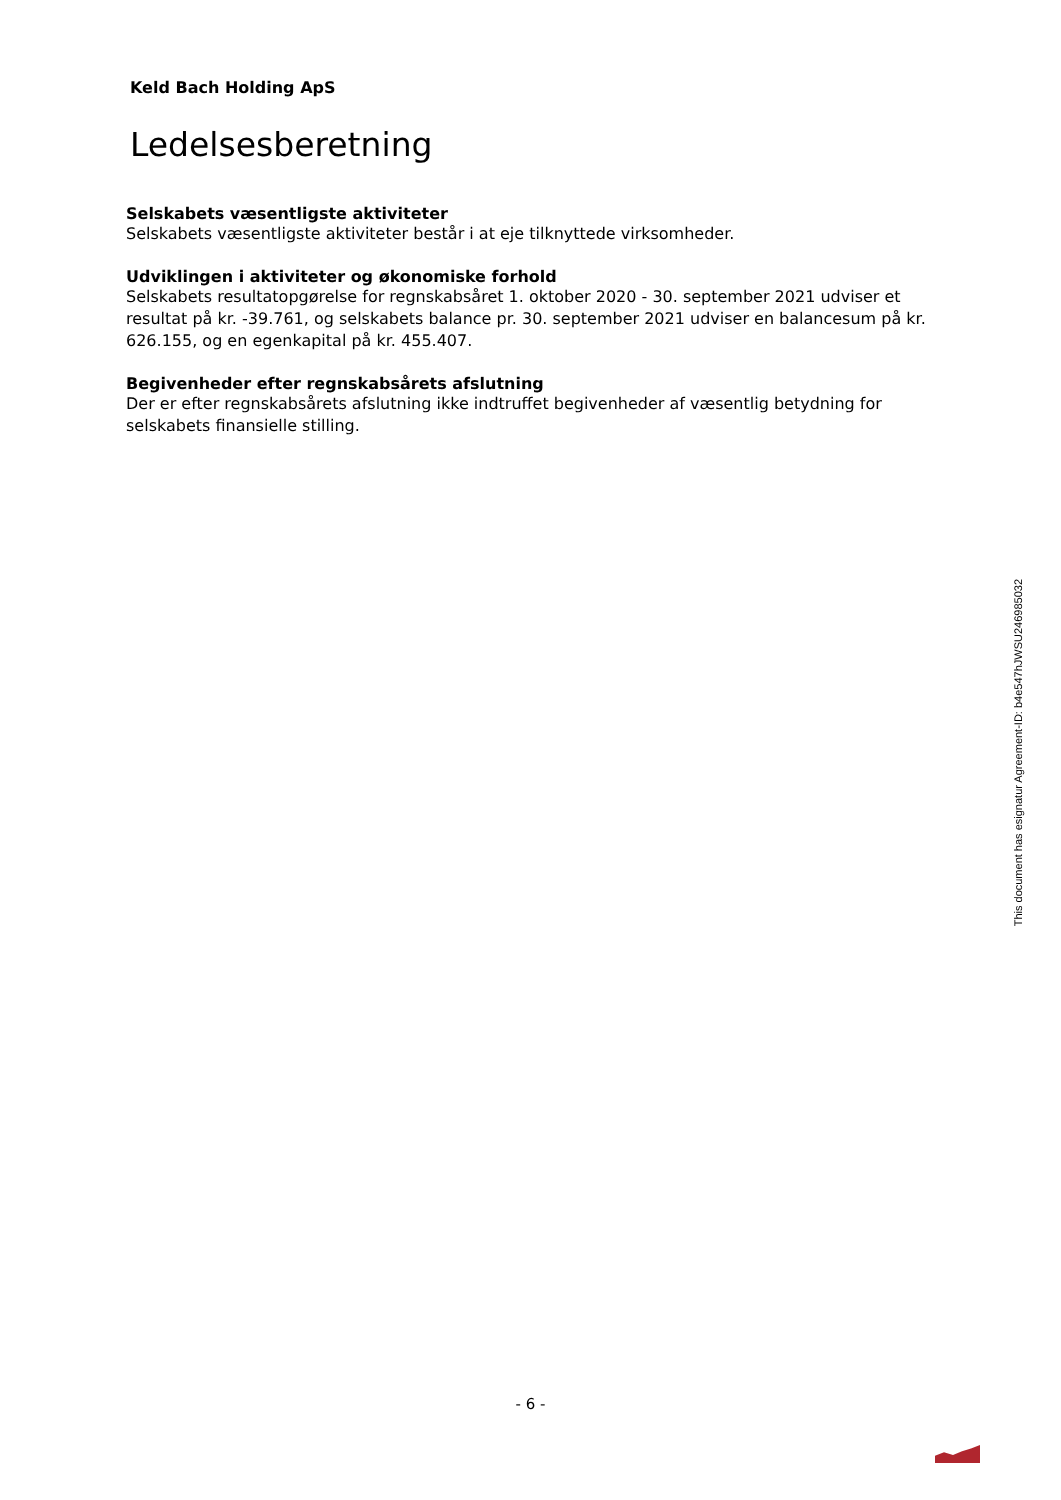Keld Bach Holding ApS
Ledelsesberetning
Selskabets væsentligste aktiviteter
Selskabets væsentligste aktiviteter består i at eje tilknyttede virksomheder.
Udviklingen i aktiviteter og økonomiske forhold
Selskabets resultatopgørelse for regnskabsåret 1. oktober 2020 - 30. september 2021 udviser et resultat på kr. -39.761, og selskabets balance pr. 30. september 2021 udviser en balancesum på kr. 626.155, og en egenkapital på kr. 455.407.
Begivenheder efter regnskabsårets afslutning
Der er efter regnskabsårets afslutning ikke indtruffet begivenheder af væsentlig betydning for selskabets finansielle stilling.
This document has esignatur Agreement-ID: b4e547hJWSU246985032
- 6 -